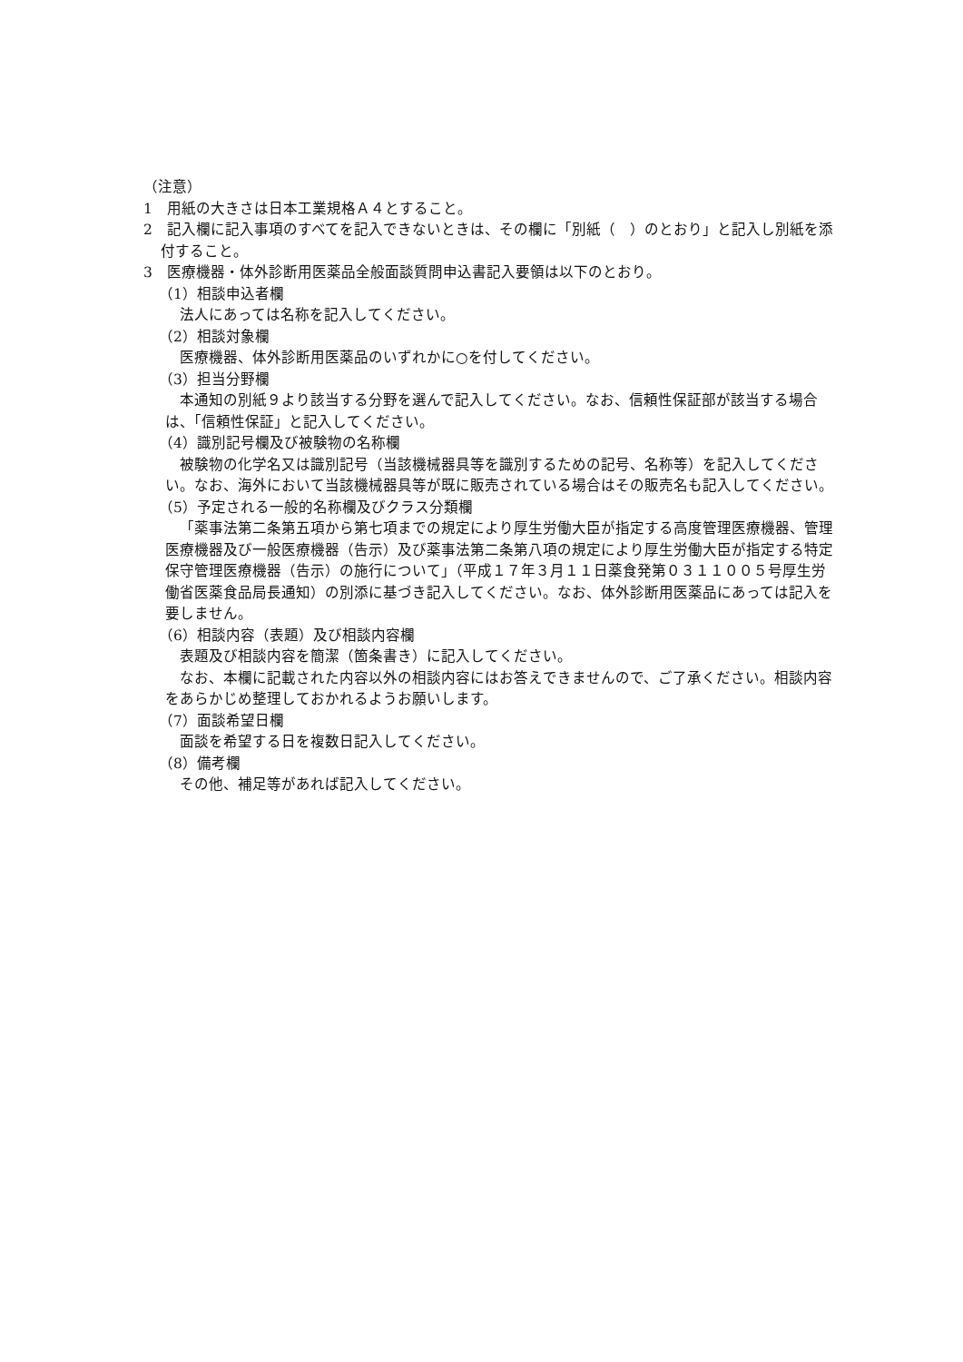（注意）
1　用紙の大きさは日本工業規格Ａ４とすること。
2　記入欄に記入事項のすべてを記入できないときは、その欄に「別紙（　）のとおり」と記入し別紙を添付すること。
3　医療機器・体外診断用医薬品全般面談質問申込書記入要領は以下のとおり。
（1）相談申込者欄
法人にあっては名称を記入してください。
（2）相談対象欄
医療機器、体外診断用医薬品のいずれかに○を付してください。
（3）担当分野欄
本通知の別紙９より該当する分野を選んで記入してください。なお、信頼性保証部が該当する場合は、「信頼性保証」と記入してください。
（4）識別記号欄及び被験物の名称欄
被験物の化学名又は識別記号（当該機械器具等を識別するための記号、名称等）を記入してください。なお、海外において当該機械器具等が既に販売されている場合はその販売名も記入してください。
（5）予定される一般的名称欄及びクラス分類欄
「薬事法第二条第五項から第七項までの規定により厚生労働大臣が指定する高度管理医療機器、管理医療機器及び一般医療機器（告示）及び薬事法第二条第八項の規定により厚生労働大臣が指定する特定保守管理医療機器（告示）の施行について」（平成１７年３月１１日薬食発第０３１１００５号厚生労働省医薬食品局長通知）の別添に基づき記入してください。なお、体外診断用医薬品にあっては記入を要しません。
（6）相談内容（表題）及び相談内容欄
表題及び相談内容を簡潔（箇条書き）に記入してください。
なお、本欄に記載された内容以外の相談内容にはお答えできませんので、ご了承ください。相談内容をあらかじめ整理しておかれるようお願いします。
（7）面談希望日欄
面談を希望する日を複数日記入してください。
（8）備考欄
その他、補足等があれば記入してください。